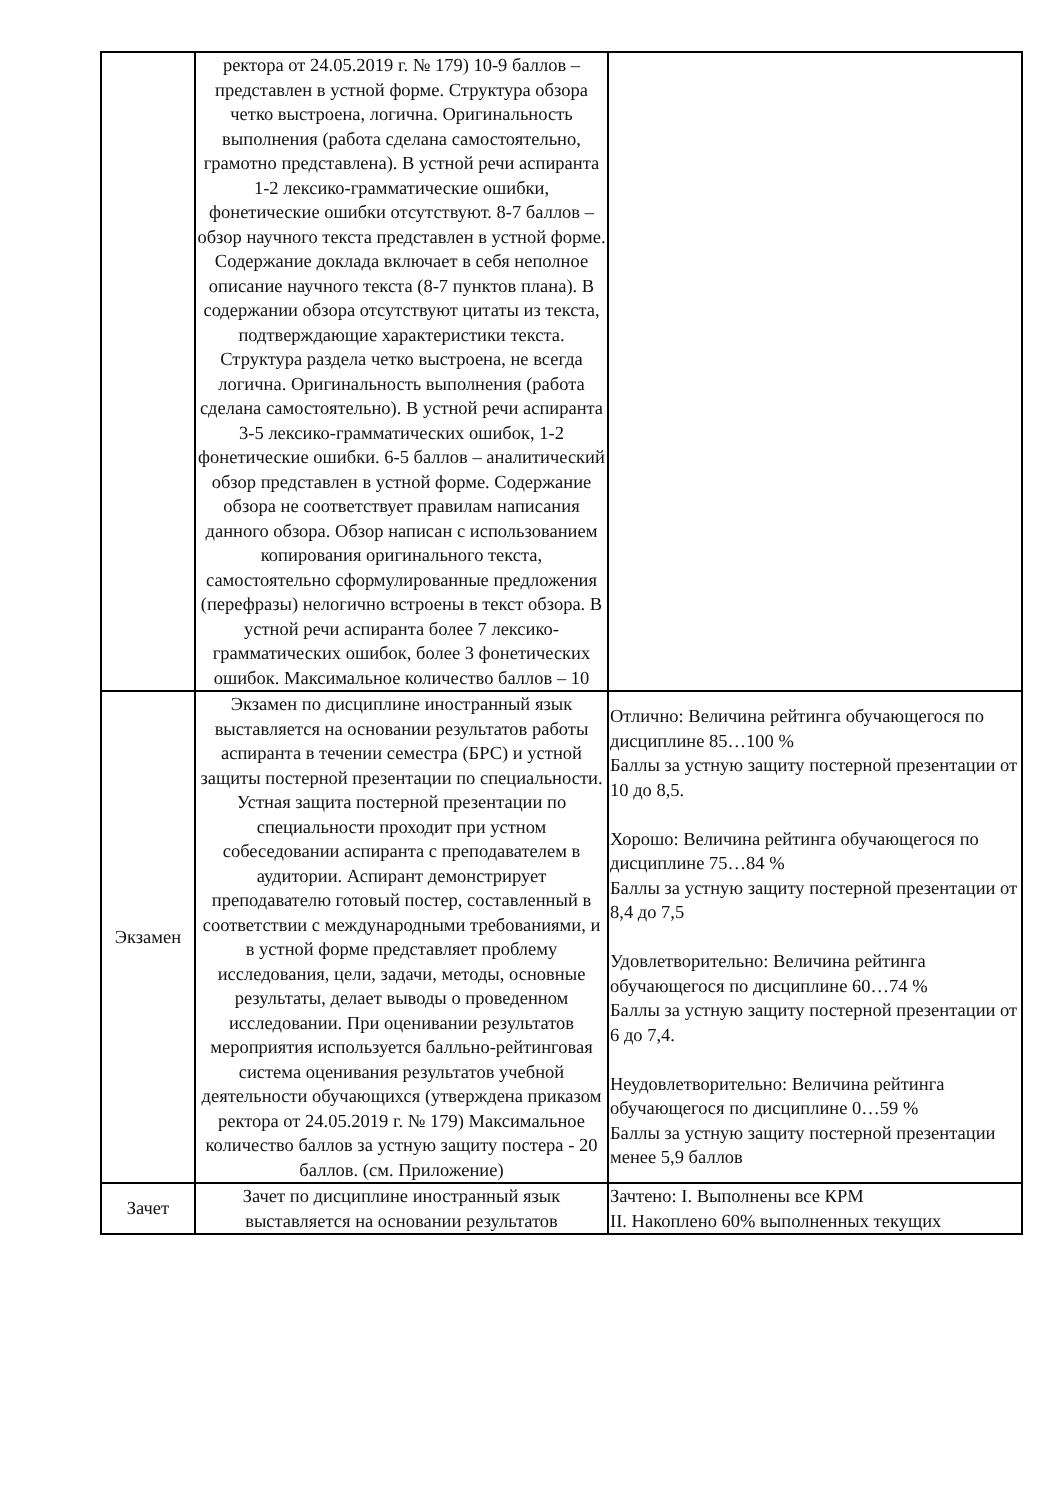| | ректора от 24.05.2019 г. № 179) 10-9 баллов – представлен в устной форме. Структура обзора четко выстроена, логична. Оригинальность выполнения (работа сделана самостоятельно, грамотно представлена). В устной речи аспиранта 1-2 лексико-грамматические ошибки, фонетические ошибки отсутствуют. 8-7 баллов – обзор научного текста представлен в устной форме. Содержание доклада включает в себя неполное описание научного текста (8-7 пунктов плана). В содержании обзора отсутствуют цитаты из текста, подтверждающие характеристики текста. Структура раздела четко выстроена, не всегда логична. Оригинальность выполнения (работа сделана самостоятельно). В устной речи аспиранта 3-5 лексико-грамматических ошибок, 1-2 фонетические ошибки. 6-5 баллов – аналитический обзор представлен в устной форме. Содержание обзора не соответствует правилам написания данного обзора. Обзор написан с использованием копирования оригинального текста, самостоятельно сформулированные предложения (перефразы) нелогично встроены в текст обзора. В устной речи аспиранта более 7 лексико-грамматических ошибок, более 3 фонетических ошибок. Максимальное количество баллов – 10 | |
| Экзамен | Экзамен по дисциплине иностранный язык выставляется на основании результатов работы аспиранта в течении семестра (БРС) и устной защиты постерной презентации по специальности. Устная защита постерной презентации по специальности проходит при устном собеседовании аспиранта с преподавателем в аудитории. Аспирант демонстрирует преподавателю готовый постер, составленный в соответствии с международными требованиями, и в устной форме представляет проблему исследования, цели, задачи, методы, основные результаты, делает выводы о проведенном исследовании. При оценивании результатов мероприятия используется балльно-рейтинговая система оценивания результатов учебной деятельности обучающихся (утверждена приказом ректора от 24.05.2019 г. № 179) Максимальное количество баллов за устную защиту постера - 20 баллов. (см. Приложение) | Отлично: Величина рейтинга обучающегося по дисциплине 85…100 % Баллы за устную защиту постерной презентации от 10 до 8,5. Хорошо: Величина рейтинга обучающегося по дисциплине 75…84 % Баллы за устную защиту постерной презентации от 8,4 до 7,5 Удовлетворительно: Величина рейтинга обучающегося по дисциплине 60…74 % Баллы за устную защиту постерной презентации от 6 до 7,4. Неудовлетворительно: Величина рейтинга обучающегося по дисциплине 0…59 % Баллы за устную защиту постерной презентации менее 5,9 баллов |
| Зачет | Зачет по дисциплине иностранный язык выставляется на основании результатов | Зачтено: I. Выполнены все КРМ II. Накоплено 60% выполненных текущих |